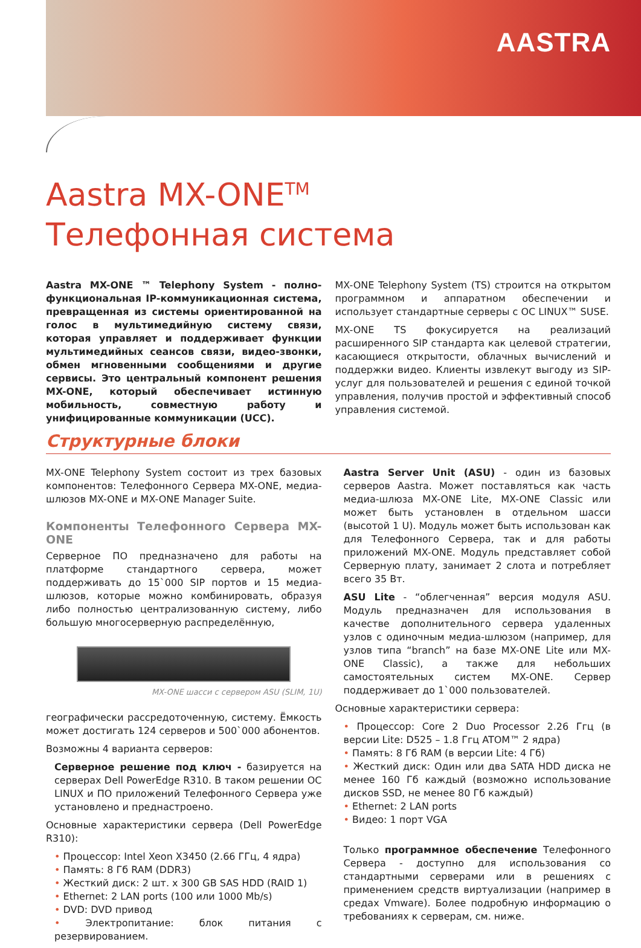AASTRA
Aastra MX-ONE<sup>TM</sup>
Телефонная система
Aastra MX-ONE ™ Telephony System - полно-функциональная IP-коммуникационная система, превращенная из системы ориентированной на голос в мультимедийную систему связи, которая управляет и поддерживает функции мультимедийных сеансов связи, видео-звонки, обмен мгновенными сообщениями и другие сервисы. Это центральный компонент решения MX-ONE, который обеспечивает истинную мобильность, совместную работу и унифицированные коммуникации (UCC).
MX-ONE Telephony System (TS) строится на открытом программном и аппаратном обеспечении и использует стандартные серверы с ОС LINUX™ SUSE.
MX-ONE TS фокусируется на реализаций расширенного SIP стандарта как целевой стратегии, касающиеся открытости, облачных вычислений и поддержки видео. Клиенты извлекут выгоду из SIP-услуг для пользователей и решения с единой точкой управления, получив простой и эффективный способ управления системой.
Структурные блоки
MX-ONE Telephony System состоит из трех базовых компонентов: Телефонного Сервера MX-ONE, медиа-шлюзов MX-ONE и MX-ONE Manager Suite.
Компоненты Телефонного Сервера MX-ONE
Серверное ПО предназначено для работы на платформе стандартного сервера, может поддерживать до 15`000 SIP портов и 15 медиа-шлюзов, которые можно комбинировать, образуя либо полностью централизованную систему, либо большую многосерверную распределённую,
MX-ONE шасси с сервером ASU (SLIM, 1U)
географически рассредоточенную, систему. Ёмкость может достигать 124 серверов и 500`000 абонентов.
Возможны 4 варианта серверов:
Серверное решение под ключ - базируется на серверах Dell PowerEdge R310. В таком решении ОС LINUX и ПО приложений Телефонного Сервера уже установлено и преднастроено.
Основные характеристики сервера (Dell PowerEdge R310):
• Процессор: Intel Xeon X3450 (2.66 ГГц, 4 ядра)
• Память: 8 Гб RAM (DDR3)
• Жесткий диск: 2 шт. x 300 GB SAS HDD (RAID 1)
• Ethernet: 2 LAN ports (100 или 1000 Mb/s)
• DVD: DVD привод
• Электропитание: блок питания с резервированием.
Aastra Server Unit (ASU) - один из базовых серверов Aastra. Может поставляться как часть медиа-шлюза MX-ONE Lite, MX-ONE Classic или может быть установлен в отдельном шасси (высотой 1 U). Модуль может быть использован как для Телефонного Сервера, так и для работы приложений MX-ONE. Модуль представляет собой Серверную плату, занимает 2 слота и потребляет всего 35 Вт.
ASU Lite - “облегченная” версия модуля ASU. Модуль предназначен для использования в качестве дополнительного сервера удаленных узлов с одиночным медиа-шлюзом (например, для узлов типа “branch” на базе MX-ONE Lite или MX-ONE Classic), а также для небольших самостоятельных систем MX-ONE. Сервер поддерживает до 1`000 пользователей.
Основные характеристики сервера:
• Процессор: Core 2 Duo Processor 2.26 Ггц (в версии Lite: D525 – 1.8 Ггц ATOM™ 2 ядра)
• Память: 8 Гб RAM (в версии Lite: 4 Гб)
• Жесткий диск: Один или два SATA HDD диска не менее 160 Гб каждый (возможно использование дисков SSD, не менее 80 Гб каждый)
• Ethernet: 2 LAN ports
• Видео: 1 порт VGA
Только программное обеспечение Телефонного Сервера - доступно для использования со стандартными серверами или в решениях с применением средств виртуализации (например в средах Vmware). Более подробную информацию о требованиях к серверам, см. ниже.